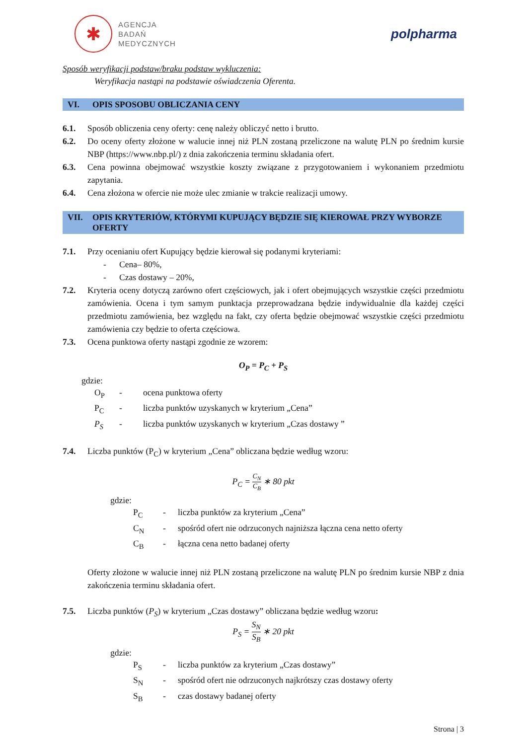✱
AGENCJA
BADAŃ
MEDYCZNYCH
polpharma
Sposób weryfikacji podstaw/braku podstaw wykluczenia:
Weryfikacja nastąpi na podstawie oświadczenia Oferenta.
VI. OPIS SPOSOBU OBLICZANIA CENY
6.1. Sposób obliczenia ceny oferty: cenę należy obliczyć netto i brutto.
6.2. Do oceny oferty złożone w walucie innej niż PLN zostaną przeliczone na walutę PLN po średnim kursie NBP (https://www.nbp.pl/) z dnia zakończenia terminu składania ofert.
6.3. Cena powinna obejmować wszystkie koszty związane z przygotowaniem i wykonaniem przedmiotu zapytania.
6.4. Cena złożona w ofercie nie może ulec zmianie w trakcie realizacji umowy.
VII. OPIS KRYTERIÓW, KTÓRYMI KUPUJĄCY BĘDZIE SIĘ KIEROWAŁ PRZY WYBORZE OFERTY
7.1. Przy ocenianiu ofert Kupujący będzie kierował się podanymi kryteriami:
- Cena– 80%,
- Czas dostawy – 20%,
7.2. Kryteria oceny dotyczą zarówno ofert częściowych, jak i ofert obejmujących wszystkie części przedmiotu zamówienia. Ocena i tym samym punktacja przeprowadzana będzie indywidualnie dla każdej części przedmiotu zamówienia, bez względu na fakt, czy oferta będzie obejmować wszystkie części przedmiotu zamówienia czy będzie to oferta częściowa.
7.3. Ocena punktowa oferty nastąpi zgodnie ze wzorem:
O<sub>P</sub> = P<sub>C</sub> + P<sub>S</sub>
gdzie:
O<sub>P</sub> - ocena punktowa oferty
P<sub>C</sub> - liczba punktów uzyskanych w kryterium „Cena”
P<sub>S</sub> - liczba punktów uzyskanych w kryterium „Czas dostawy ”
7.4. Liczba punktów (P<sub>C</sub>) w kryterium „Cena” obliczana będzie według wzoru:
P<sub>C</sub> = C<sub>N</sub> C<sub>B</sub> ∗ 80 pkt
gdzie:
P<sub>C</sub> - liczba punktów za kryterium „Cena”
C<sub>N</sub> - spośród ofert nie odrzuconych najniższa łączna cena netto oferty
C<sub>B</sub> - łączna cena netto badanej oferty
Oferty złożone w walucie innej niż PLN zostaną przeliczone na walutę PLN po średnim kursie NBP z dnia zakończenia terminu składania ofert.
7.5. Liczba punktów (P<sub>S</sub>) w kryterium „Czas dostawy” obliczana będzie według wzoru:
P<sub>S</sub> = S<sub>N</sub> S<sub>B</sub> ∗ 20 pkt
gdzie:
P<sub>S</sub> - liczba punktów za kryterium „Czas dostawy”
S<sub>N</sub> - spośród ofert nie odrzuconych najkrótszy czas dostawy oferty
S<sub>B</sub> - czas dostawy badanej oferty
Strona | 3